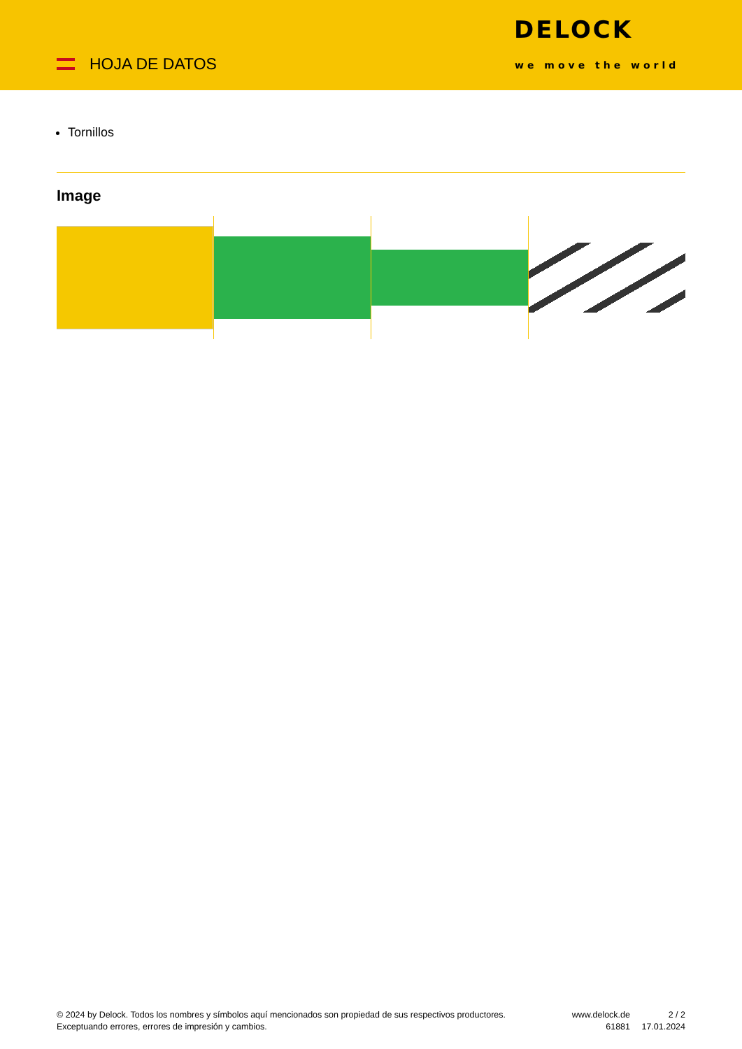HOJA DE DATOS
DELOCK
we move the world
Tornillos
Image
© 2024 by Delock. Todos los nombres y símbolos aquí mencionados son propiedad de sus respectivos productores. Exceptuando errores, errores de impresión y cambios.
www.delock.de
61881
2 / 2
17.01.2024